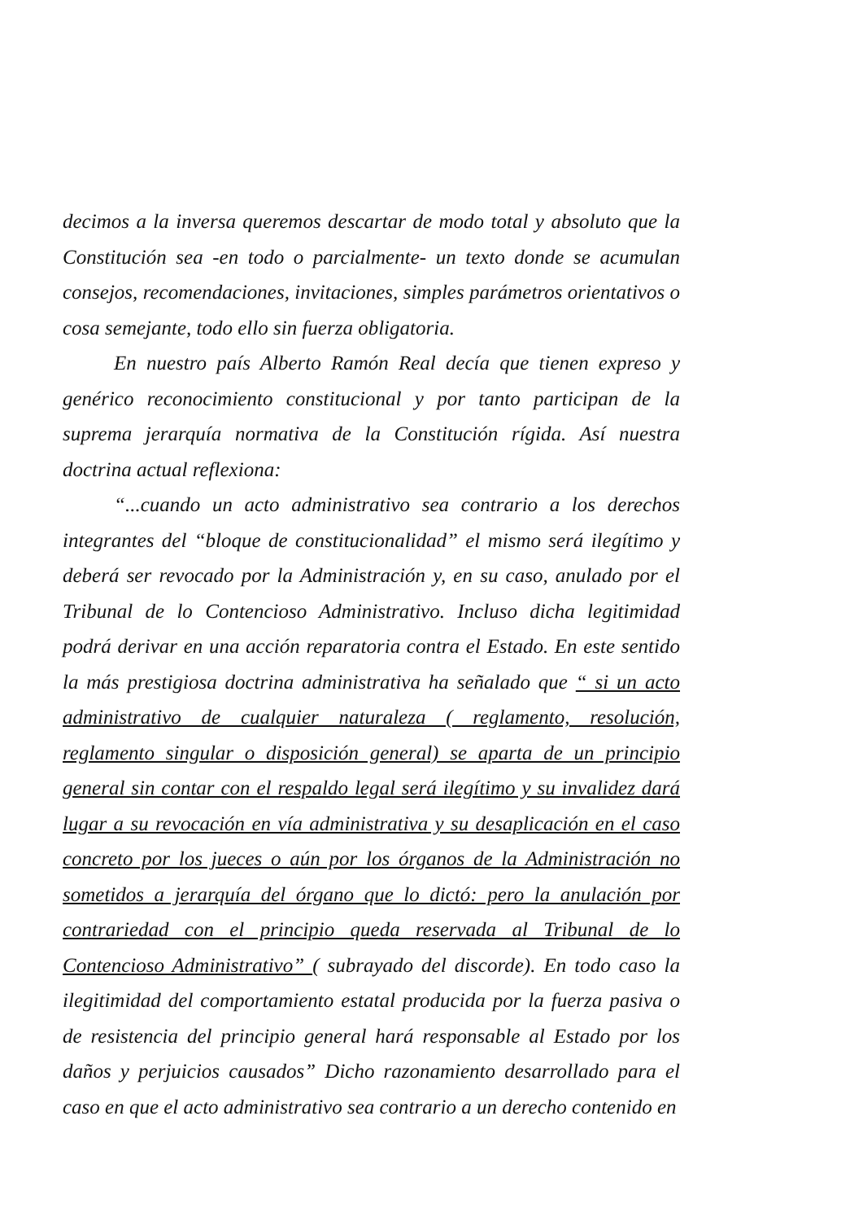decimos a la inversa queremos descartar de modo total y absoluto que la Constitución sea -en todo o parcialmente- un texto donde se acumulan consejos, recomendaciones, invitaciones, simples parámetros orientativos o cosa semejante, todo ello sin fuerza obligatoria.
En nuestro país Alberto Ramón Real decía que tienen expreso y genérico reconocimiento constitucional y por tanto participan de la suprema jerarquía normativa de la Constitución rígida. Así nuestra doctrina actual reflexiona:
“...cuando un acto administrativo sea contrario a los derechos integrantes del “bloque de constitucionalidad” el mismo será ilegítimo y deberá ser revocado por la Administración y, en su caso, anulado por el Tribunal de lo Contencioso Administrativo. Incluso dicha legitimidad podrá derivar en una acción reparatoria contra el Estado. En este sentido la más prestigiosa doctrina administrativa ha señalado que “ si un acto administrativo de cualquier naturaleza ( reglamento, resolución, reglamento singular o disposición general) se aparta de un principio general sin contar con el respaldo legal será ilegítimo y su invalidez dará lugar a su revocación en vía administrativa y su desaplicación en el caso concreto por los jueces o aún por los órganos de la Administración no sometidos a jerarquía del órgano que lo dictó: pero la anulación por contrariedad con el principio queda reservada al Tribunal de lo Contencioso Administrativo” ( subrayado del discorde). En todo caso la ilegitimidad del comportamiento estatal producida por la fuerza pasiva o de resistencia del principio general hará responsable al Estado por los daños y perjuicios causados” Dicho razonamiento desarrollado para el caso en que el acto administrativo sea contrario a un derecho contenido en